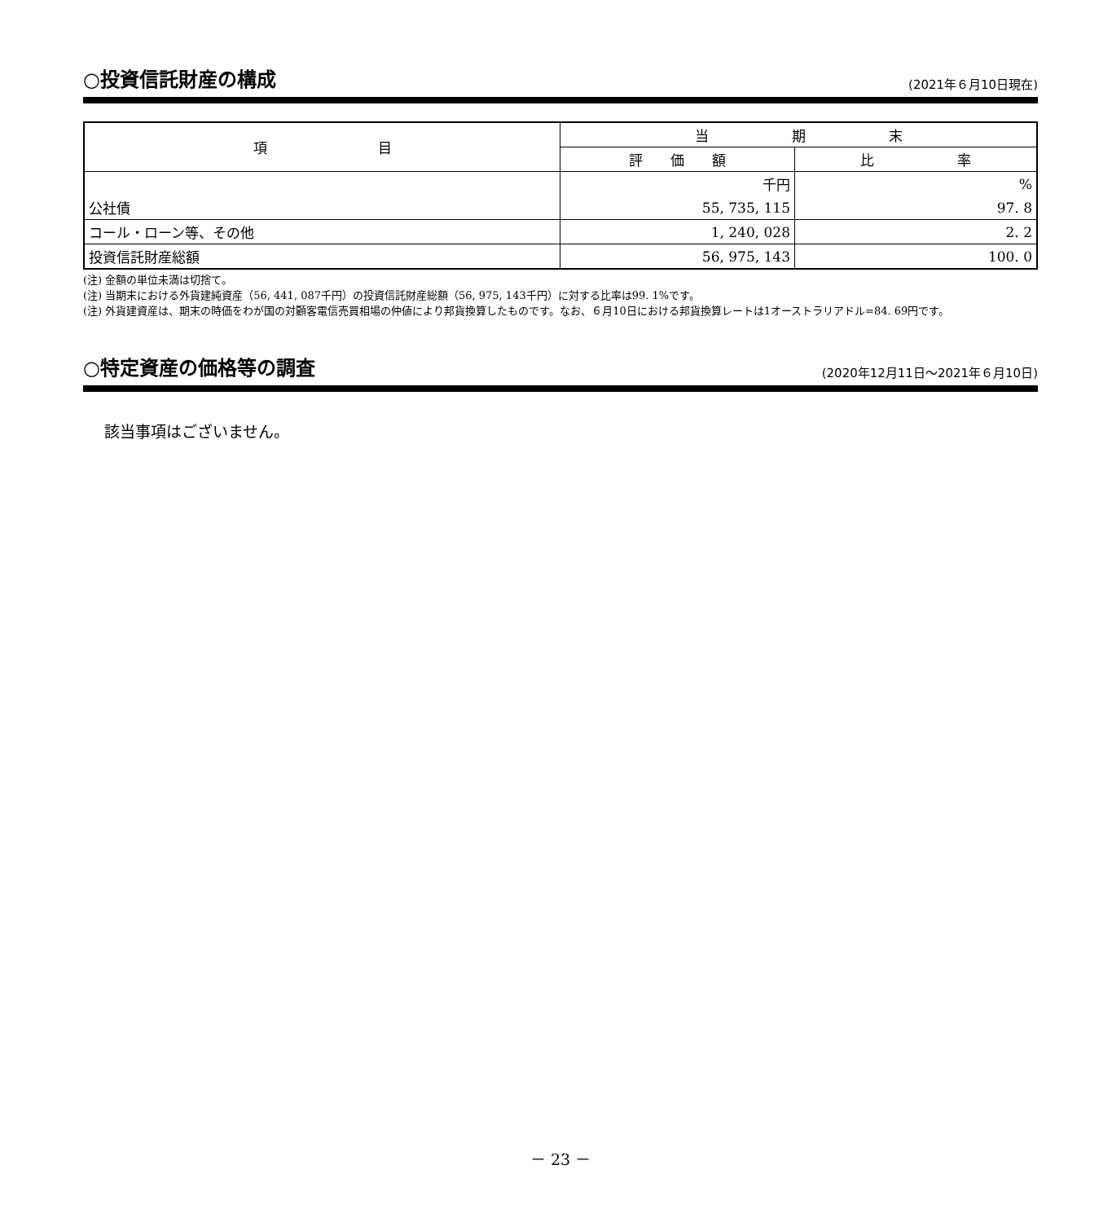○投資信託財産の構成
(2021年６月10日現在)
| 項 目 | 当 期 末 | |
| --- | --- | --- |
| | 評 価 額 | 比 率 |
| | 千円 | % |
| 公社債 | 55, 735, 115 | 97. 8 |
| コール・ローン等、その他 | 1, 240, 028 | 2. 2 |
| 投資信託財産総額 | 56, 975, 143 | 100. 0 |
(注) 金額の単位未満は切捨て。
(注) 当期末における外貨建純資産（56, 441, 087千円）の投資信託財産総額（56, 975, 143千円）に対する比率は99. 1%です。
(注) 外貨建資産は、期末の時価をわが国の対顧客電信売買相場の仲値により邦貨換算したものです。なお、６月10日における邦貨換算レートは1オーストラリアドル=84. 69円です。
○特定資産の価格等の調査
(2020年12月11日～2021年６月10日)
該当事項はございません。
－ 23 －